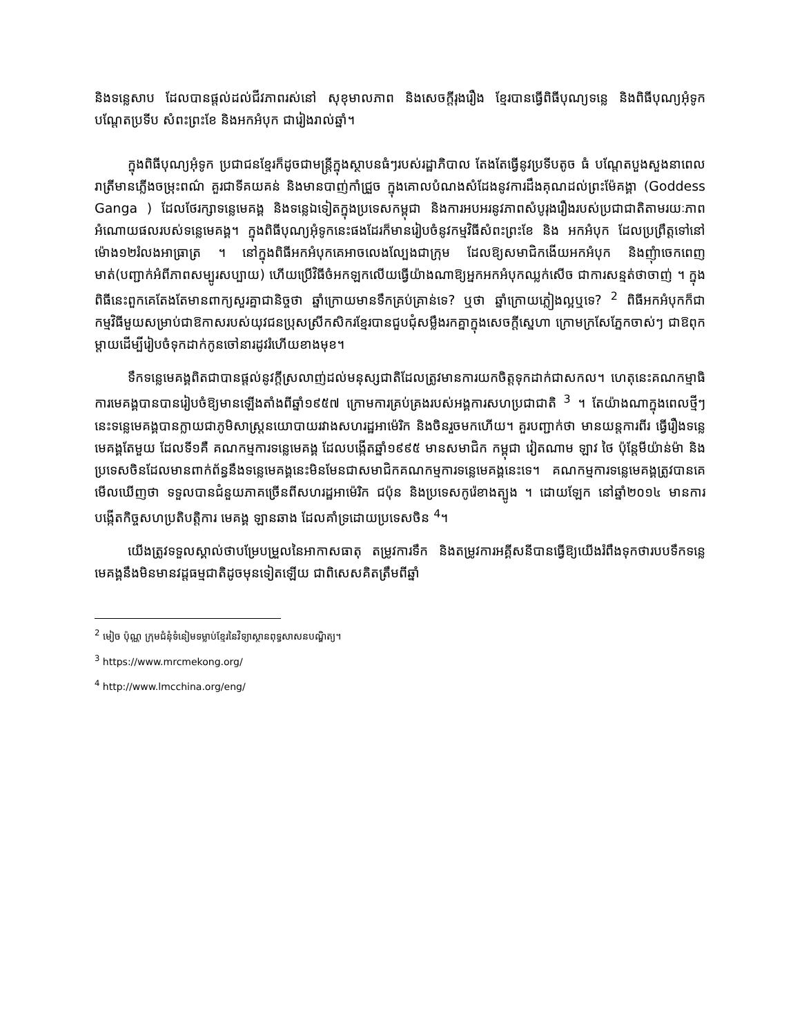និងទន្លេសាប ដែលបានផ្តល់ដល់ជីវភាពរស់នៅ សុខុមាលភាព និងសេចក្តីរុងរឿង ខ្មែរបានធ្វើពិធីបុណ្យទន្លេ និងពិធីបុណ្យអុំទូក បណ្តែតប្រទីប សំពះព្រះខែ និងអកអំបុក ជារៀងរាល់ឆ្នាំ។
ក្នុងពិធីបុណ្យអុំទូក ប្រជាជនខ្មែរក៏ដូចជាមន្ត្រីក្នុងស្ថាបនធំៗរបស់រដ្ឋាភិបាល តែងតែធ្វើនូវប្រទីបតូច ធំ បណ្តែតបួងសួងនាពេលរាត្រីមានភ្លើងចម្រុះពណ៌ គួរជាទីគយគន់ និងមានបាញ់កាំជ្រួច ក្នុងគោលបំណងសំដែងនូវការដឹងគុណដល់ព្រះម៉ែគង្គា (Goddess Ganga ) ដែលថែរក្សាទន្លេមេគង្គ និងទន្លេឯទៀតក្នុងប្រទេសកម្ពុជា និងការអបអរនូវភាពសំបូរុងរឿងរបស់ប្រជាជាតិតាមរយៈភាពអំណោយផលរបស់ទន្លេមេគង្គ។ ក្នុងពិធីបុណ្យអុំទូកនេះផងដែរក៏មានរៀបចំនូវកម្មវិធីសំពះព្រះខែ និង អកអំបុក ដែលប្រព្រឹត្តទៅនៅម៉ោង១២រំលងអាធ្រាត្រ ។ នៅក្នុងពិធីអកអំបុកគេអាចលេងល្បែងជាក្រុម ដែលឱ្យសមាជិកងើយអកអំបុក និងញុំាចេកពេញមាត់(បញ្ជាក់អំពីភាពសម្បូរសប្បាយ) ហើយប្រើវិធីចំអកឡកលើយធ្វើយ៉ាងណាឱ្យអ្នកអកអំបុកឈ្លក់សើច ជាការសន្មត់ថាចាញ់ ។ ក្នុងពិធីនេះពួកគេតែងតែមានពាក្យសួរគ្នាជានិច្ចថា ឆ្នាំក្រោយមានទឹកគ្រប់គ្រាន់ទេ? ឬថា ឆ្នាំក្រោយភ្លៀងល្អឬទេ? <sup>2</sup> ពិធីអកអំបុកក៏ជាកម្មវិធីមួយសម្រាប់ជាឱកាសរបស់យុវជនប្រុសស្រីកសិករខ្មែរបានជួបជុំសម្លឹងរកគ្នាក្នុងសេចក្តីស្នេហា ក្រោមក្រសែភ្នែកចាស់ៗ ជាឱពុកម្តាយដើម្បីរៀបចំទុកដាក់កូនចៅនារដូវរំហើយខាងមុខ។
ទឹកទន្លេមេគង្គពិតជាបានផ្តល់នូវក្តីស្រលាញ់ដល់មនុស្សជាតិដែលត្រូវមានការយកចិត្តទុកដាក់ជាសកល។ ហេតុនេះគណកម្មាធិការមេគង្គបានបានរៀបចំឱ្យមានឡើងតាំងពីឆ្នាំ១៩៥៧ ក្រោមការគ្រប់គ្រងរបស់អង្គការសហប្រជាជាតិ <sup>3</sup> ។ តែយ៉ាងណាក្នុងពេលថ្មីៗនេះទន្លេមេគង្គបានក្លាយជាភូមិសាស្ត្រនយោបាយរវាងសហរដ្ឋអាម៉េរិក និងចិនរួចមកហើយ។ គួរបញ្ជាក់ថា មានយន្តការពីរ ធ្វើរឿងទន្លេមេគង្គតែមួយ ដែលទី១គឺ គណកម្មការទន្លេមេគង្គ ដែលបង្កើតឆ្នាំ១៩៩៥ មានសមាជិក កម្ពុជា វៀតណាម ឡាវ ថៃ ប៉ុន្តែមីយ៉ាន់ម៉ា និងប្រទេសចិនដែលមានពាក់ព័ន្ធនឹងទន្លេមេគង្គនេះមិនមែនជាសមាជិកគណកម្មការទន្លេមេគង្គនេះទេ។ គណកម្មការទន្លេមេគង្គត្រូវបានគេមើលឃើញថា ទទួលបានជំនួយភាគច្រើនពីសហរដ្ឋអាម៉េរិក ជប៉ុន និងប្រទេសកូរ៉េខាងត្បូង ។ ដោយឡែក នៅឆ្នាំ២០១៤ មានការបង្កើតកិច្ចសហប្រតិបត្តិការ មេគង្គ ឡានឆាង ដែលគាំទ្រដោយប្រទេសចិន <sup>4</sup>។
យើងត្រូវទទួលស្គាល់ថាបម្រែបម្រួលនៃអាកាសធាតុ តម្រូវការទឹក និងតម្រូវការអគ្គីសនីបានធ្វើឱ្យយើងរំពឹងទុកថារបបទឹកទន្លេមេគង្គនឹងមិនមានវដ្តធម្មជាតិដូចមុនទៀតឡើយ ជាពិសេសគិតត្រឹមពីឆ្នាំ
<sup>2</sup> មៀច ប៉ុណ្ណ ក្រុមជំនុំទំនៀមទម្លាប់ខ្មែរនៃវិទ្យាស្ថានពុទ្ធសាសនបណ្ឌិត្យ។
<sup>3</sup> https://www.mrcmekong.org/
<sup>4</sup> http://www.lmcchina.org/eng/